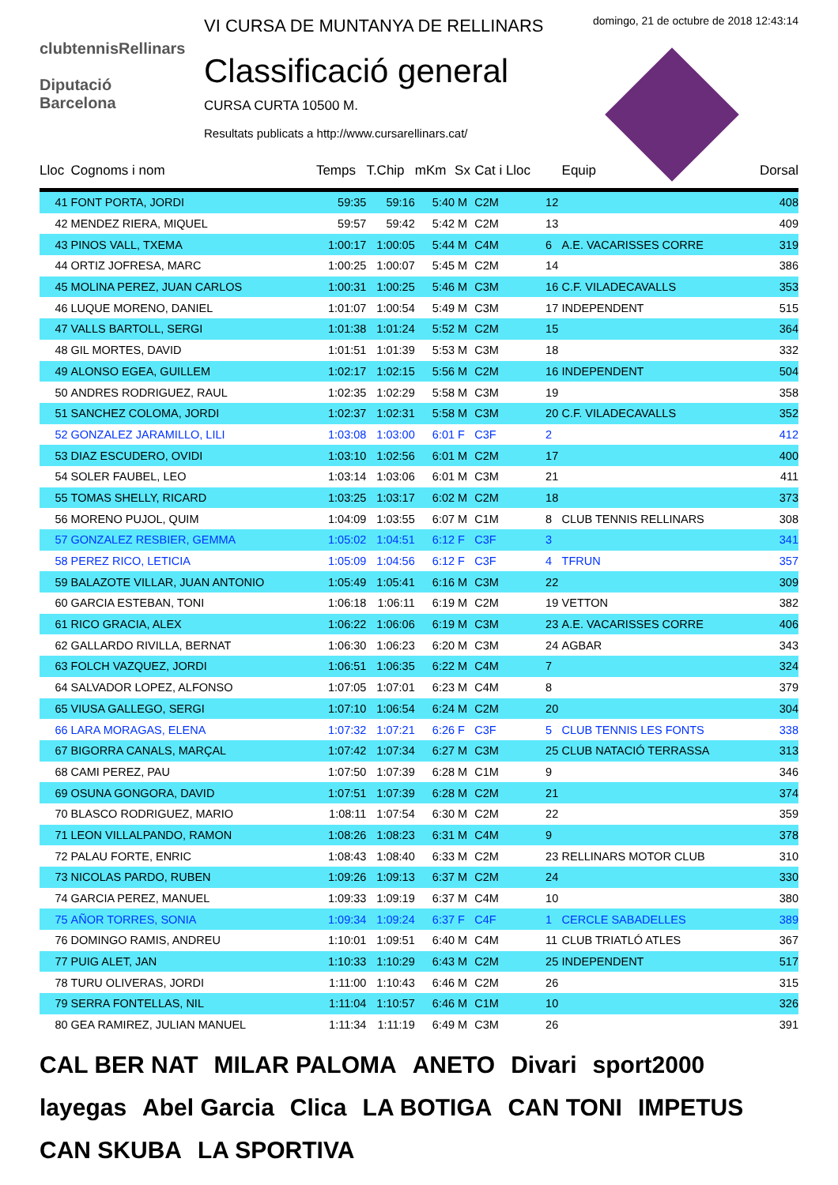clubtennisRellinars
Diputació
Barcelona
VI CURSA DE MUNTANYA DE RELLINARS
Classificació general
CURSA CURTA 10500 M.
Resultats publicats a http://www.cursarellinars.cat/
domingo, 21 de octubre de 2018 12:43:14
| Lloc | Cognoms i nom | Temps | T.Chip | mKm | Sx | Cat i Lloc | | Equip | Dorsal |
| --- | --- | --- | --- | --- | --- | --- | --- | --- | --- |
| 41 | FONT PORTA, JORDI | 59:35 | 59:16 | 5:40 | M | C2M | 12 | | 408 |
| 42 | MENDEZ RIERA, MIQUEL | 59:57 | 59:42 | 5:42 | M | C2M | 13 | | 409 |
| 43 | PINOS VALL, TXEMA | 1:00:17 | 1:00:05 | 5:44 | M | C4M | 6 | A.E. VACARISSES CORRE | 319 |
| 44 | ORTIZ JOFRESA, MARC | 1:00:25 | 1:00:07 | 5:45 | M | C2M | 14 | | 386 |
| 45 | MOLINA PEREZ, JUAN CARLOS | 1:00:31 | 1:00:25 | 5:46 | M | C3M | 16 | C.F. VILADECAVALLS | 353 |
| 46 | LUQUE MORENO, DANIEL | 1:01:07 | 1:00:54 | 5:49 | M | C3M | 17 | INDEPENDENT | 515 |
| 47 | VALLS BARTOLL, SERGI | 1:01:38 | 1:01:24 | 5:52 | M | C2M | 15 | | 364 |
| 48 | GIL MORTES, DAVID | 1:01:51 | 1:01:39 | 5:53 | M | C3M | 18 | | 332 |
| 49 | ALONSO EGEA, GUILLEM | 1:02:17 | 1:02:15 | 5:56 | M | C2M | 16 | INDEPENDENT | 504 |
| 50 | ANDRES RODRIGUEZ, RAUL | 1:02:35 | 1:02:29 | 5:58 | M | C3M | 19 | | 358 |
| 51 | SANCHEZ COLOMA, JORDI | 1:02:37 | 1:02:31 | 5:58 | M | C3M | 20 | C.F. VILADECAVALLS | 352 |
| 52 | GONZALEZ JARAMILLO, LILI | 1:03:08 | 1:03:00 | 6:01 | F | C3F | 2 | | 412 |
| 53 | DIAZ ESCUDERO, OVIDI | 1:03:10 | 1:02:56 | 6:01 | M | C2M | 17 | | 400 |
| 54 | SOLER FAUBEL, LEO | 1:03:14 | 1:03:06 | 6:01 | M | C3M | 21 | | 411 |
| 55 | TOMAS SHELLY, RICARD | 1:03:25 | 1:03:17 | 6:02 | M | C2M | 18 | | 373 |
| 56 | MORENO PUJOL, QUIM | 1:04:09 | 1:03:55 | 6:07 | M | C1M | 8 | CLUB TENNIS RELLINARS | 308 |
| 57 | GONZALEZ RESBIER, GEMMA | 1:05:02 | 1:04:51 | 6:12 | F | C3F | 3 | | 341 |
| 58 | PEREZ RICO, LETICIA | 1:05:09 | 1:04:56 | 6:12 | F | C3F | 4 | TFRUN | 357 |
| 59 | BALAZOTE VILLAR, JUAN ANTONIO | 1:05:49 | 1:05:41 | 6:16 | M | C3M | 22 | | 309 |
| 60 | GARCIA ESTEBAN, TONI | 1:06:18 | 1:06:11 | 6:19 | M | C2M | 19 | VETTON | 382 |
| 61 | RICO GRACIA, ALEX | 1:06:22 | 1:06:06 | 6:19 | M | C3M | 23 | A.E. VACARISSES CORRE | 406 |
| 62 | GALLARDO RIVILLA, BERNAT | 1:06:30 | 1:06:23 | 6:20 | M | C3M | 24 | AGBAR | 343 |
| 63 | FOLCH VAZQUEZ, JORDI | 1:06:51 | 1:06:35 | 6:22 | M | C4M | 7 | | 324 |
| 64 | SALVADOR LOPEZ, ALFONSO | 1:07:05 | 1:07:01 | 6:23 | M | C4M | 8 | | 379 |
| 65 | VIUSA GALLEGO, SERGI | 1:07:10 | 1:06:54 | 6:24 | M | C2M | 20 | | 304 |
| 66 | LARA MORAGAS, ELENA | 1:07:32 | 1:07:21 | 6:26 | F | C3F | 5 | CLUB TENNIS LES FONTS | 338 |
| 67 | BIGORRA CANALS, MARÇAL | 1:07:42 | 1:07:34 | 6:27 | M | C3M | 25 | CLUB NATACIÓ TERRASSA | 313 |
| 68 | CAMI PEREZ, PAU | 1:07:50 | 1:07:39 | 6:28 | M | C1M | 9 | | 346 |
| 69 | OSUNA GONGORA, DAVID | 1:07:51 | 1:07:39 | 6:28 | M | C2M | 21 | | 374 |
| 70 | BLASCO RODRIGUEZ, MARIO | 1:08:11 | 1:07:54 | 6:30 | M | C2M | 22 | | 359 |
| 71 | LEON VILLALPANDO, RAMON | 1:08:26 | 1:08:23 | 6:31 | M | C4M | 9 | | 378 |
| 72 | PALAU FORTE, ENRIC | 1:08:43 | 1:08:40 | 6:33 | M | C2M | 23 | RELLINARS MOTOR CLUB | 310 |
| 73 | NICOLAS PARDO, RUBEN | 1:09:26 | 1:09:13 | 6:37 | M | C2M | 24 | | 330 |
| 74 | GARCIA PEREZ, MANUEL | 1:09:33 | 1:09:19 | 6:37 | M | C4M | 10 | | 380 |
| 75 | AÑOR TORRES, SONIA | 1:09:34 | 1:09:24 | 6:37 | F | C4F | 1 | CERCLE SABADELLES | 389 |
| 76 | DOMINGO RAMIS, ANDREU | 1:10:01 | 1:09:51 | 6:40 | M | C4M | 11 | CLUB TRIATLÓ ATLES | 367 |
| 77 | PUIG ALET, JAN | 1:10:33 | 1:10:29 | 6:43 | M | C2M | 25 | INDEPENDENT | 517 |
| 78 | TURU OLIVERAS, JORDI | 1:11:00 | 1:10:43 | 6:46 | M | C2M | 26 | | 315 |
| 79 | SERRA FONTELLAS, NIL | 1:11:04 | 1:10:57 | 6:46 | M | C1M | 10 | | 326 |
| 80 | GEA RAMIREZ, JULIAN MANUEL | 1:11:34 | 1:11:19 | 6:49 | M | C3M | 26 | | 391 |
CAL BER NAT MILAR PALOMA ANETO Divari sport2000 layegas Abel Garcia Clica LA BOTIGA CAN TONI IMPETUS CAN SKUBA LA SPORTIVA